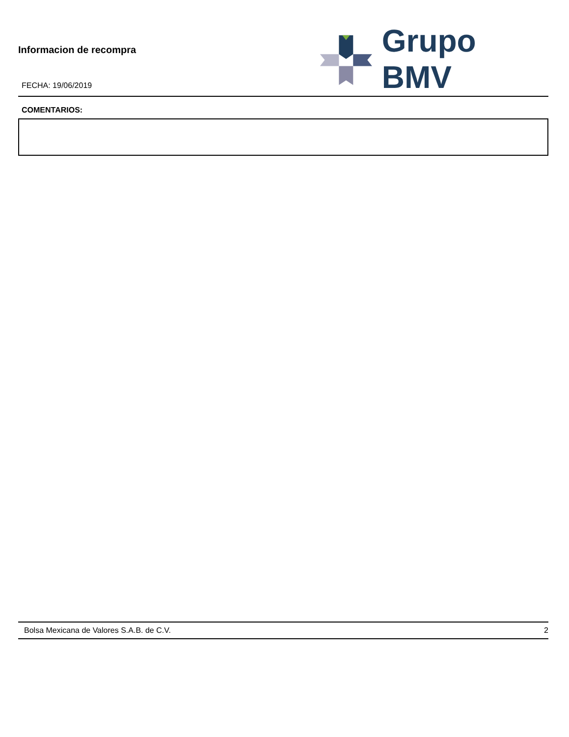Informacion de recompra
FECHA: 19/06/2019
Grupo BMV
COMENTARIOS:
Bolsa Mexicana de Valores S.A.B. de C.V. 2